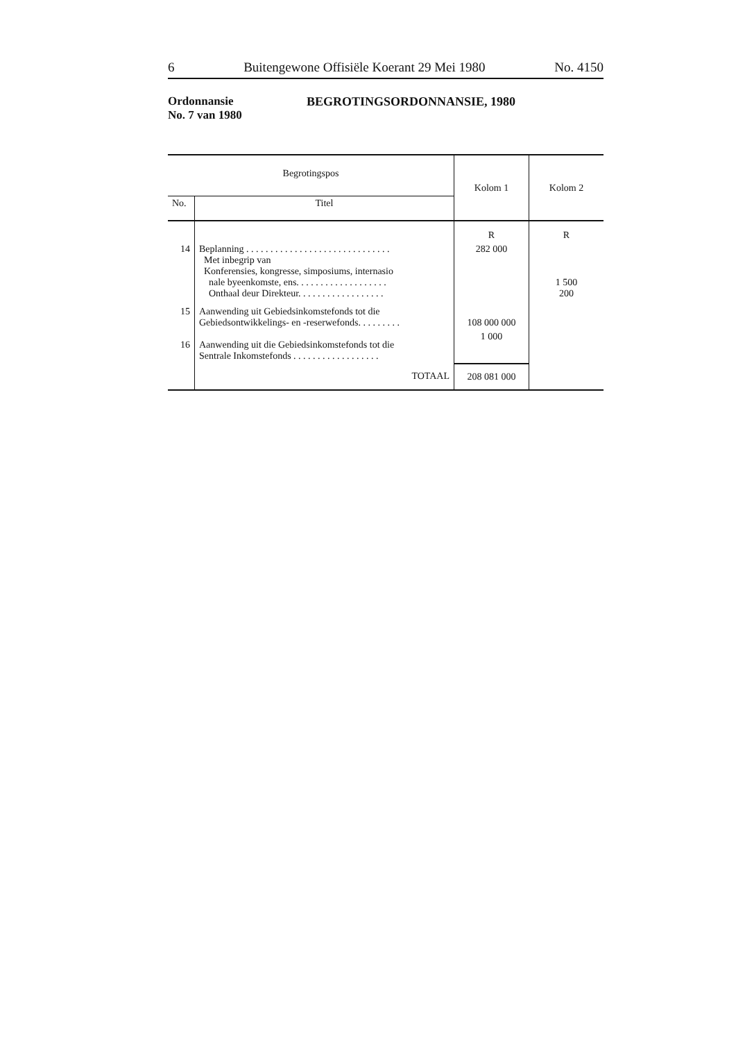6 Buitengewone Offisiële Koerant 29 Mei 1980 No. 4150
Ordonnansie
No. 7 van 1980
BEGROTINGSORDONNANSIE, 1980
| Begrotingspos | | Kolom 1 | Kolom 2 |
| --- | --- | --- | --- |
| No. | Titel | | |
| | | R | R |
| 14 | Beplanning . . . . . . . . . . . . . . . . . . . . . . . . . . . . . . Met inbegrip van Konferensies, kongresse, simposiums, internasio nale byeenkomste, ens. . . . . . . . . . . . . . . . . . . Onthaal deur Direkteur. . . . . . . . . . . . . . . . . . | 282 000 | 1 500 200 |
| 15 | Aanwending uit Gebiedsinkomstefonds tot die Gebiedsontwikkelings- en -reserwefonds. . . . . . . . . | 108 000 000 | |
| 16 | Aanwending uit die Gebiedsinkomstefonds tot die Sentrale Inkomstefonds . . . . . . . . . . . . . . . . . . | 1 000 | |
| | TOTAAL | 208 081 000 | |